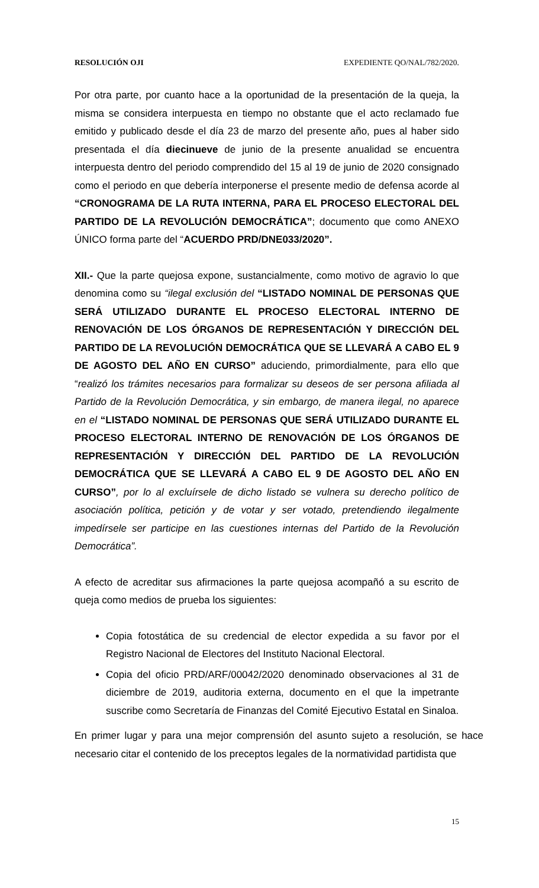RESOLUCIÓN OJI EXPEDIENTE QO/NAL/782/2020.
Por otra parte, por cuanto hace a la oportunidad de la presentación de la queja, la misma se considera interpuesta en tiempo no obstante que el acto reclamado fue emitido y publicado desde el día 23 de marzo del presente año, pues al haber sido presentada el día diecinueve de junio de la presente anualidad se encuentra interpuesta dentro del periodo comprendido del 15 al 19 de junio de 2020 consignado como el periodo en que debería interponerse el presente medio de defensa acorde al “CRONOGRAMA DE LA RUTA INTERNA, PARA EL PROCESO ELECTORAL DEL PARTIDO DE LA REVOLUCIÓN DEMOCRÁTICA”; documento que como ANEXO ÚNICO forma parte del “ACUERDO PRD/DNE033/2020”.
XII.- Que la parte quejosa expone, sustancialmente, como motivo de agravio lo que denomina como su “ilegal exclusión del “LISTADO NOMINAL DE PERSONAS QUE SERÁ UTILIZADO DURANTE EL PROCESO ELECTORAL INTERNO DE RENOVACIÓN DE LOS ÓRGANOS DE REPRESENTACIÓN Y DIRECCIÓN DEL PARTIDO DE LA REVOLUCIÓN DEMOCRÁTICA QUE SE LLEVARÁ A CABO EL 9 DE AGOSTO DEL AÑO EN CURSO” aduciendo, primordialmente, para ello que “realizó los trámites necesarios para formalizar su deseos de ser persona afiliada al Partido de la Revolución Democrática, y sin embargo, de manera ilegal, no aparece en el “LISTADO NOMINAL DE PERSONAS QUE SERÁ UTILIZADO DURANTE EL PROCESO ELECTORAL INTERNO DE RENOVACIÓN DE LOS ÓRGANOS DE REPRESENTACIÓN Y DIRECCIÓN DEL PARTIDO DE LA REVOLUCIÓN DEMOCRÁTICA QUE SE LLEVARÁ A CABO EL 9 DE AGOSTO DEL AÑO EN CURSO”, por lo al excluírsele de dicho listado se vulnera su derecho político de asociación política, petición y de votar y ser votado, pretendiendo ilegalmente impedírsele ser participe en las cuestiones internas del Partido de la Revolución Democrática”.
A efecto de acreditar sus afirmaciones la parte quejosa acompañó a su escrito de queja como medios de prueba los siguientes:
Copia fotostática de su credencial de elector expedida a su favor por el Registro Nacional de Electores del Instituto Nacional Electoral.
Copia del oficio PRD/ARF/00042/2020 denominado observaciones al 31 de diciembre de 2019, auditoria externa, documento en el que la impetrante suscribe como Secretaría de Finanzas del Comité Ejecutivo Estatal en Sinaloa.
En primer lugar y para una mejor comprensión del asunto sujeto a resolución, se hace necesario citar el contenido de los preceptos legales de la normatividad partidista que
15